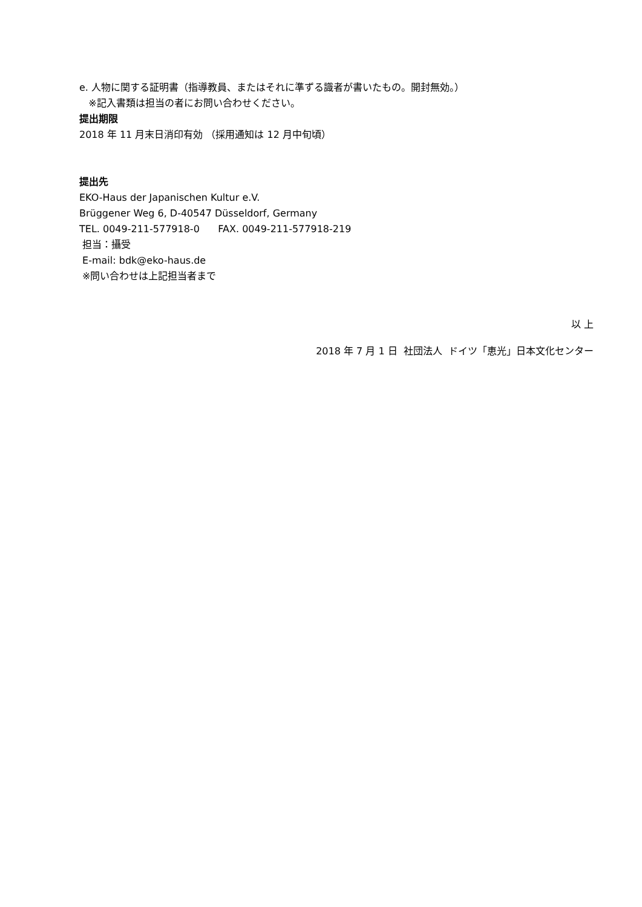e. 人物に関する証明書（指導教員、またはそれに準ずる識者が書いたもの。開封無効。）
※記入書類は担当の者にお問い合わせください。
提出期限
2018 年 11 月末日消印有効 （採用通知は 12 月中旬頃）
提出先
EKO-Haus der Japanischen Kultur e.V.
Brüggener Weg 6, D-40547 Düsseldorf, Germany
TEL. 0049-211-577918-0 FAX. 0049-211-577918-219
担当：攝受
E-mail: bdk@eko-haus.de
※問い合わせは上記担当者まで
以 上
2018 年 7 月 1 日 社団法人 ドイツ「恵光」日本文化センター